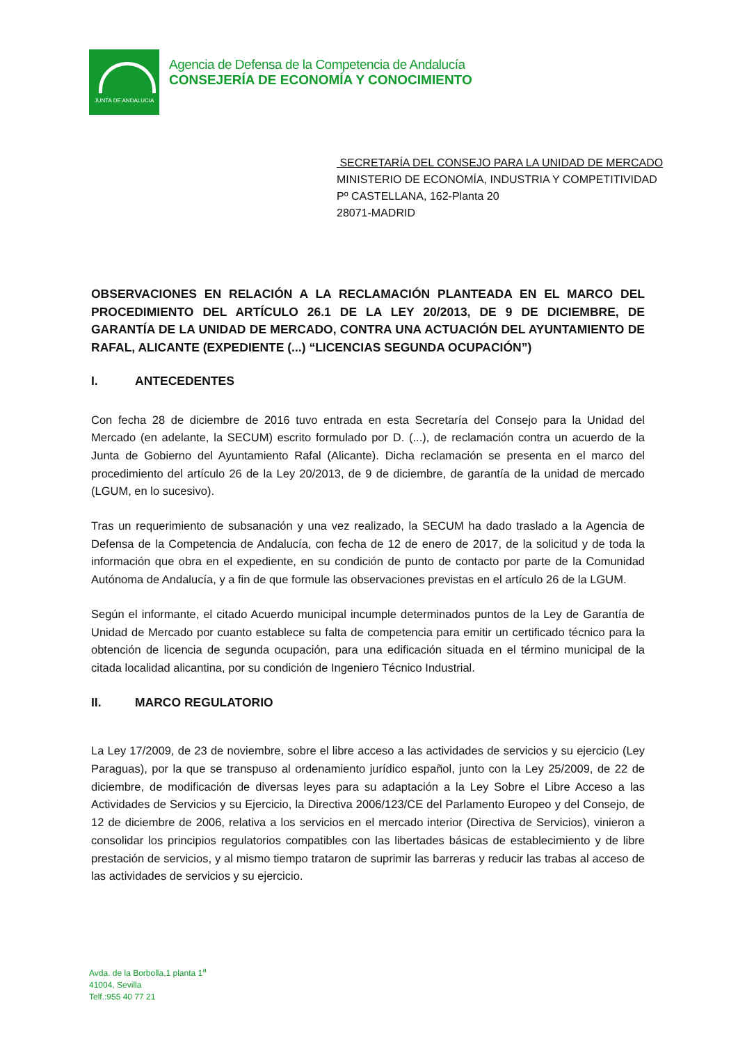JUNTA DE ANDALUCIA
Agencia de Defensa de la Competencia de Andalucía
CONSEJERÍA DE ECONOMÍA Y CONOCIMIENTO
SECRETARÍA DEL CONSEJO PARA LA UNIDAD DE MERCADO
MINISTERIO DE ECONOMÍA, INDUSTRIA Y COMPETITIVIDAD
Pº CASTELLANA, 162-Planta 20
28071-MADRID
OBSERVACIONES EN RELACIÓN A LA RECLAMACIÓN PLANTEADA EN EL MARCO DEL PROCEDIMIENTO DEL ARTÍCULO 26.1 DE LA LEY 20/2013, DE 9 DE DICIEMBRE, DE GARANTÍA DE LA UNIDAD DE MERCADO, CONTRA UNA ACTUACIÓN DEL AYUNTAMIENTO DE RAFAL, ALICANTE (EXPEDIENTE (...) “LICENCIAS SEGUNDA OCUPACIÓN”)
I. ANTECEDENTES
Con fecha 28 de diciembre de 2016 tuvo entrada en esta Secretaría del Consejo para la Unidad del Mercado (en adelante, la SECUM) escrito formulado por D. (...), de reclamación contra un acuerdo de la Junta de Gobierno del Ayuntamiento Rafal (Alicante). Dicha reclamación se presenta en el marco del procedimiento del artículo 26 de la Ley 20/2013, de 9 de diciembre, de garantía de la unidad de mercado (LGUM, en lo sucesivo).
Tras un requerimiento de subsanación y una vez realizado, la SECUM ha dado traslado a la Agencia de Defensa de la Competencia de Andalucía, con fecha de 12 de enero de 2017, de la solicitud y de toda la información que obra en el expediente, en su condición de punto de contacto por parte de la Comunidad Autónoma de Andalucía, y a fin de que formule las observaciones previstas en el artículo 26 de la LGUM.
Según el informante, el citado Acuerdo municipal incumple determinados puntos de la Ley de Garantía de Unidad de Mercado por cuanto establece su falta de competencia para emitir un certificado técnico para la obtención de licencia de segunda ocupación, para una edificación situada en el término municipal de la citada localidad alicantina, por su condición de Ingeniero Técnico Industrial.
II. MARCO REGULATORIO
La Ley 17/2009, de 23 de noviembre, sobre el libre acceso a las actividades de servicios y su ejercicio (Ley Paraguas), por la que se transpuso al ordenamiento jurídico español, junto con la Ley 25/2009, de 22 de diciembre, de modificación de diversas leyes para su adaptación a la Ley Sobre el Libre Acceso a las Actividades de Servicios y su Ejercicio, la Directiva 2006/123/CE del Parlamento Europeo y del Consejo, de 12 de diciembre de 2006, relativa a los servicios en el mercado interior (Directiva de Servicios), vinieron a consolidar los principios regulatorios compatibles con las libertades básicas de establecimiento y de libre prestación de servicios, y al mismo tiempo trataron de suprimir las barreras y reducir las trabas al acceso de las actividades de servicios y su ejercicio.
Avda. de la Borbolla,1 planta 1<sup>a</sup>
41004, Sevilla
Telf.:955 40 77 21